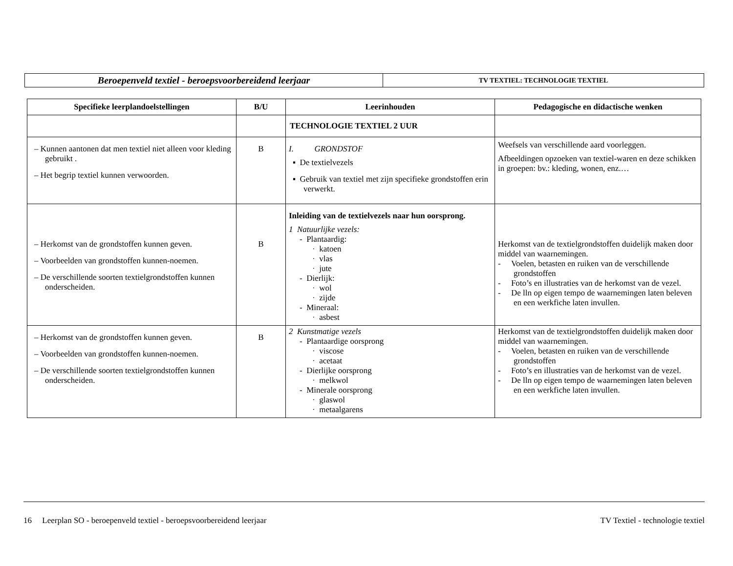| Beroepenveld textiel - beroepsvoorbereidend leerjaar | TV TEXTIEL: TECHNOLOGIE TEXTIEL |
| Specifieke leerplandoelstellingen | B/U | Leerinhouden | Pedagogische en didactische wenken |
| --- | --- | --- | --- |
| | | TECHNOLOGIE TEXTIEL 2 UUR | |
| – Kunnen aantonen dat men textiel niet alleen voor kleding gebruikt . – Het begrip textiel kunnen verwoorden. | B | I. GRONDSTOF ▪ De textielvezels ▪ Gebruik van textiel met zijn specifieke grondstoffen erin verwerkt. | Weefsels van verschillende aard voorleggen. Afbeeldingen opzoeken van textiel-waren en deze schikken in groepen: bv.: kleding, wonen, enz.… |
| – Herkomst van de grondstoffen kunnen geven. – Voorbeelden van grondstoffen kunnen-noemen. – De verschillende soorten textielgrondstoffen kunnen onderscheiden. | B | Inleiding van de textielvezels naar hun oorsprong. 1 Natuurlijke vezels: - Plantaardig: · katoen · vlas · jute - Dierlijk: · wol · zijde - Mineraal: · asbest | Herkomst van de textielgrondstoffen duidelijk maken door middel van waarnemingen. - Voelen, betasten en ruiken van de verschillende grondstoffen - Foto’s en illustraties van de herkomst van de vezel. - De lln op eigen tempo de waarnemingen laten beleven en een werkfiche laten invullen. |
| – Herkomst van de grondstoffen kunnen geven. – Voorbeelden van grondstoffen kunnen-noemen. – De verschillende soorten textielgrondstoffen kunnen onderscheiden. | B | 2 Kunstmatige vezels - Plantaardige oorsprong · viscose · acetaat - Dierlijke oorsprong · melkwol - Minerale oorsprong · glaswol · metaalgarens | Herkomst van de textielgrondstoffen duidelijk maken door middel van waarnemingen. - Voelen, betasten en ruiken van de verschillende grondstoffen - Foto’s en illustraties van de herkomst van de vezel. - De lln op eigen tempo de waarnemingen laten beleven en een werkfiche laten invullen. |
16 Leerplan SO - beroepenveld textiel - beroepsvoorbereidend leerjaar TV Textiel - technologie textiel